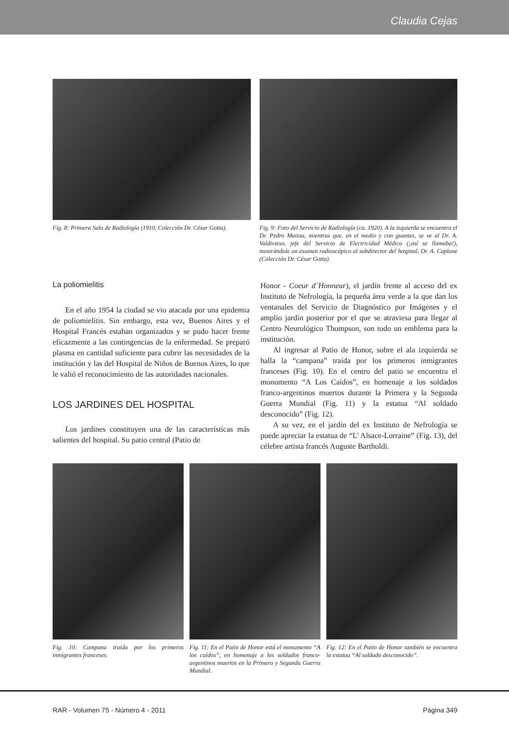Claudia Cejas
Fig. 8: Primera Sala de Radiología (1910, Colección Dr. César Gotta).
Fig. 9: Foto del Servicio de Radiología (ca. 1920). A la izquierda se encuentra el Dr. Pedro Maissa, mientras que, en el medio y con guantes, se ve al Dr. A. Valdivieso, jefe del Servicio de Electricidad Médica (¡así se llamaba!), mostrándole un examen radioscópico al subdirector del hospital, Dr. A. Caplane (Colección Dr. César Gotta).
La poliomielitis
En el año 1954 la ciudad se vio atacada por una epidemia de poliomielitis. Sin embargo, esta vez, Buenos Aires y el Hospital Francés estaban organizados y se pudo hacer frente eficazmente a las contingencias de la enfermedad. Se preparó plasma en cantidad suficiente para cubrir las necesidades de la institución y las del Hospital de Niños de Buenos Aires, lo que le valió el reconocimiento de las autoridades nacionales.
LOS JARDINES DEL HOSPITAL
Los jardines constituyen una de las características más salientes del hospital. Su patio central (Patio de
Honor - Coeur d´Honneur), el jardín frente al acceso del ex Instituto de Nefrología, la pequeña área verde a la que dan los ventanales del Servicio de Diagnóstico por Imágenes y el amplio jardín posterior por el que se atraviesa para llegar al Centro Neurológico Thompson, son todo un emblema para la institución.
Al ingresar al Patio de Honor, sobre el ala izquierda se halla la “campana” traída por los primeros inmigrantes franceses (Fig. 10). En el centro del patio se encuentra el monumento “A Los Caídos”, en homenaje a los soldados franco-argentinos muertos durante la Primera y la Segunda Guerra Mundial (Fig. 11) y la estatua “Al soldado desconocido” (Fig. 12).
A su vez, en el jardín del ex Instituto de Nefrología se puede apreciar la estatua de “L’ Alsace-Lorraine” (Fig. 13), del célebre artista francés Auguste Bartholdi.
Fig. 10: Campana traída por los primeros inmigrantes franceses.
Fig. 11: En el Patio de Honor está el monumento “A los caídos”, en homenaje a los soldados franco-argentinos muertos en la Primera y Segunda Guerra Mundial.
Fig. 12: En el Patio de Honor también se encuentra la estatua “Al soldado desconocido”.
RAR - Volumen 75 - Número 4 - 2011 Página 349